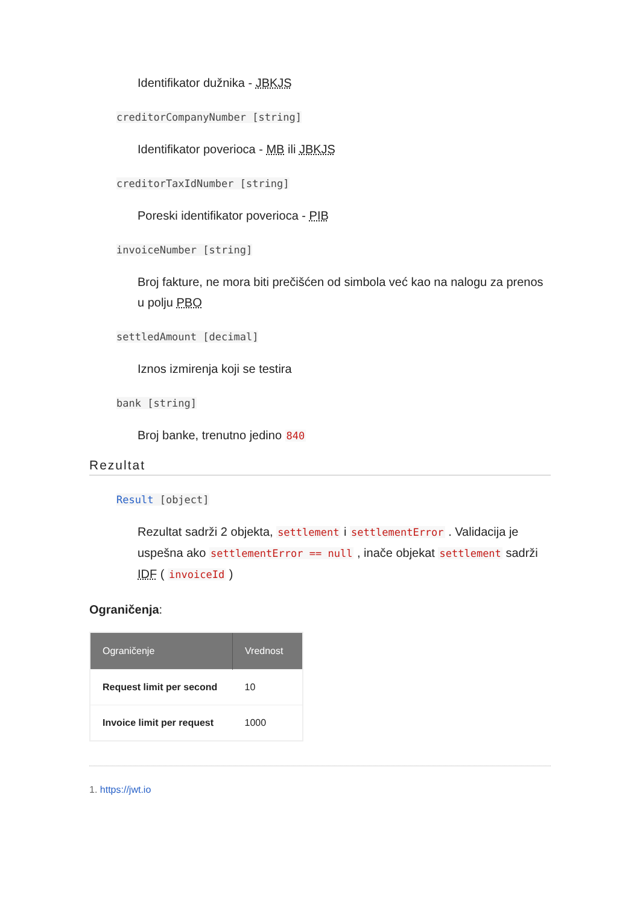Identifikator dužnika - JBKJS
creditorCompanyNumber [string]
Identifikator poverioca - MB ili JBKJS
creditorTaxIdNumber [string]
Poreski identifikator poverioca - PIB
invoiceNumber [string]
Broj fakture, ne mora biti prečišćen od simbola već kao na nalogu za prenos u polju PBO
settledAmount [decimal]
Iznos izmirenja koji se testira
bank [string]
Broj banke, trenutno jedino 840
Rezultat
Result [object]
Rezultat sadrži 2 objekta, settlement i settlementError . Validacija je uspešna ako settlementError == null , inače objekat settlement sadrži IDF ( invoiceId )
Ograničenja:
| Ograničenje | Vrednost |
| --- | --- |
| Request limit per second | 10 |
| Invoice limit per request | 1000 |
1. https://jwt.io